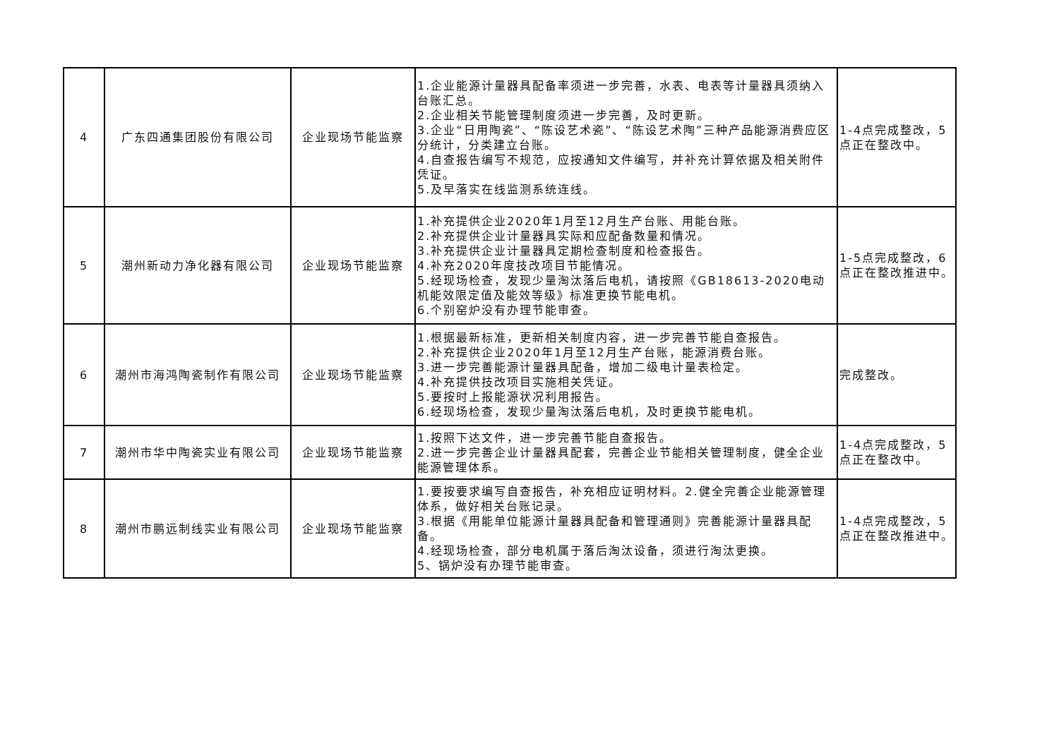| 4 | 广东四通集团股份有限公司 | 企业现场节能监察 | 1.企业能源计量器具配备率须进一步完善，水表、电表等计量器具须纳入台账汇总。 2.企业相关节能管理制度须进一步完善，及时更新。 3.企业“日用陶瓷”、“陈设艺术瓷”、“陈设艺术陶”三种产品能源消费应区分统计，分类建立台账。 4.自查报告编写不规范，应按通知文件编写，并补充计算依据及相关附件凭证。 5.及早落实在线监测系统连线。 | 1-4点完成整改，5点正在整改中。 |
| 5 | 潮州新动力净化器有限公司 | 企业现场节能监察 | 1.补充提供企业2020年1月至12月生产台账、用能台账。 2.补充提供企业计量器具实际和应配备数量和情况。 3.补充提供企业计量器具定期检查制度和检查报告。 4.补充2020年度技改项目节能情况。 5.经现场检查，发现少量淘汰落后电机，请按照《GB18613-2020电动机能效限定值及能效等级》标准更换节能电机。 6.个别窑炉没有办理节能审查。 | 1-5点完成整改，6点正在整改推进中。 |
| 6 | 潮州市海鸿陶瓷制作有限公司 | 企业现场节能监察 | 1.根据最新标准，更新相关制度内容，进一步完善节能自查报告。 2.补充提供企业2020年1月至12月生产台账，能源消费台账。 3.进一步完善能源计量器具配备，增加二级电计量表检定。 4.补充提供技改项目实施相关凭证。 5.要按时上报能源状况利用报告。 6.经现场检查，发现少量淘汰落后电机，及时更换节能电机。 | 完成整改。 |
| 7 | 潮州市华中陶瓷实业有限公司 | 企业现场节能监察 | 1.按照下达文件，进一步完善节能自查报告。 2.进一步完善企业计量器具配套，完善企业节能相关管理制度，健全企业能源管理体系。 | 1-4点完成整改，5点正在整改中。 |
| 8 | 潮州市鹏远制线实业有限公司 | 企业现场节能监察 | 1.要按要求编写自查报告，补充相应证明材料。2.健全完善企业能源管理体系，做好相关台账记录。 3.根据《用能单位能源计量器具配备和管理通则》完善能源计量器具配备。 4.经现场检查，部分电机属于落后淘汰设备，须进行淘汰更换。 5、锅炉没有办理节能审查。 | 1-4点完成整改，5点正在整改推进中。 |